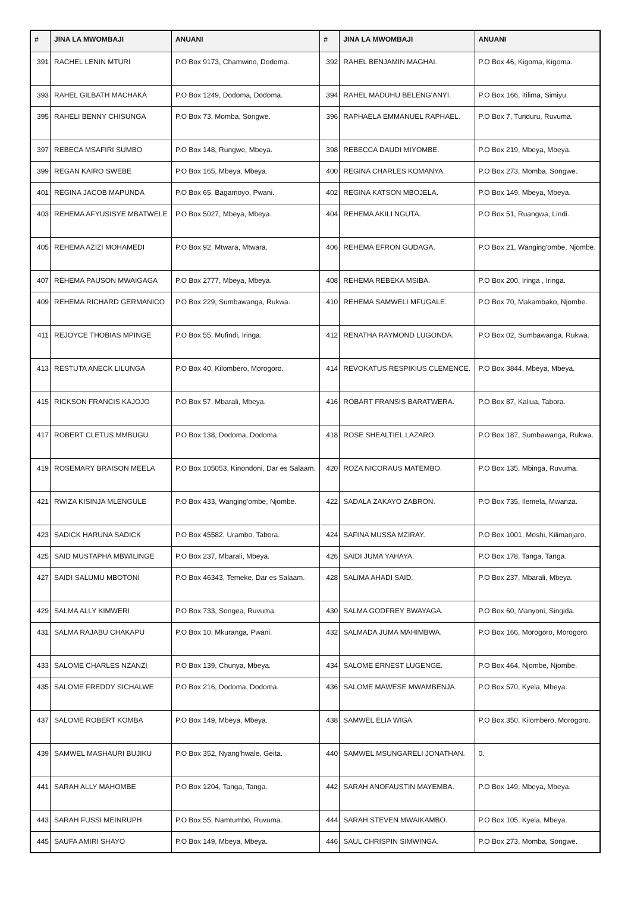| # | JINA LA MWOMBAJI | ANUANI | # | JINA LA MWOMBAJI | ANUANI |
| --- | --- | --- | --- | --- | --- |
| 391 | RACHEL LENIN MTURI | P.O Box 9173, Chamwino, Dodoma. | 392 | RAHEL BENJAMIN MAGHAI. | P.O Box 46, Kigoma, Kigoma. |
| 393 | RAHEL GILBATH MACHAKA | P.O Box 1249, Dodoma, Dodoma. | 394 | RAHEL MADUHU BELENG'ANYI. | P.O Box 166, Itilima, Simiyu. |
| 395 | RAHELI BENNY CHISUNGA | P.O Box 73, Momba, Songwe. | 396 | RAPHAELA EMMANUEL RAPHAEL. | P.O Box 7, Tunduru, Ruvuma. |
| 397 | REBECA MSAFIRI SUMBO | P.O Box 148, Rungwe, Mbeya. | 398 | REBECCA DAUDI MIYOMBE. | P.O Box 219, Mbeya, Mbeya. |
| 399 | REGAN KAIRO SWEBE | P.O Box 165, Mbeya, Mbeya. | 400 | REGINA CHARLES KOMANYA. | P.O Box 273, Momba, Songwe. |
| 401 | REGINA JACOB MAPUNDA | P.O Box 65, Bagamoyo, Pwani. | 402 | REGINA KATSON MBOJELA. | P.O Box 149, Mbeya, Mbeya. |
| 403 | REHEMA AFYUSISYE MBATWELE | P.O Box 5027, Mbeya, Mbeya. | 404 | REHEMA AKILI NGUTA. | P.O Box 51, Ruangwa, Lindi. |
| 405 | REHEMA AZIZI MOHAMEDI | P.O Box 92, Mtwara, Mtwara. | 406 | REHEMA EFRON GUDAGA. | P.O Box 21, Wanging'ombe, Njombe. |
| 407 | REHEMA PAUSON MWAIGAGA | P.O Box 2777, Mbeya, Mbeya. | 408 | REHEMA REBEKA MSIBA. | P.O Box 200, Iringa , Iringa. |
| 409 | REHEMA RICHARD GERMANICO | P.O Box 229, Sumbawanga, Rukwa. | 410 | REHEMA SAMWELI MFUGALE. | P.O Box 70, Makambako, Njombe. |
| 411 | REJOYCE THOBIAS MPINGE | P.O Box 55, Mufindi, Iringa. | 412 | RENATHA RAYMOND LUGONDA. | P.O Box 02, Sumbawanga, Rukwa. |
| 413 | RESTUTA ANECK LILUNGA | P.O Box 40, Kilombero, Morogoro. | 414 | REVOKATUS RESPIKIUS CLEMENCE. | P.O Box 3844, Mbeya, Mbeya. |
| 415 | RICKSON FRANCIS KAJOJO | P.O Box 57, Mbarali, Mbeya. | 416 | ROBART FRANSIS BARATWERA. | P.O Box 87, Kaliua, Tabora. |
| 417 | ROBERT CLETUS MMBUGU | P.O Box 138, Dodoma, Dodoma. | 418 | ROSE SHEALTIEL LAZARO. | P.O Box 187, Sumbawanga, Rukwa. |
| 419 | ROSEMARY BRAISON MEELA | P.O Box 105053, Kinondoni, Dar es Salaam. | 420 | ROZA NICORAUS MATEMBO. | P.O Box 135, Mbinga, Ruvuma. |
| 421 | RWIZA KISINJA MLENGULE | P.O Box 433, Wanging'ombe, Njombe. | 422 | SADALA ZAKAYO ZABRON. | P.O Box 735, Ilemela, Mwanza. |
| 423 | SADICK HARUNA SADICK | P.O Box 45582, Urambo, Tabora. | 424 | SAFINA MUSSA MZIRAY. | P.O Box 1001, Moshi, Kilimanjaro. |
| 425 | SAID MUSTAPHA MBWILINGE | P.O Box 237, Mbarali, Mbeya. | 426 | SAIDI JUMA YAHAYA. | P.O Box 178, Tanga, Tanga. |
| 427 | SAIDI SALUMU MBOTONI | P.O Box 46343, Temeke, Dar es Salaam. | 428 | SALIMA AHADI SAID. | P.O Box 237, Mbarali, Mbeya. |
| 429 | SALMA ALLY KIMWERI | P.O Box 733, Songea, Ruvuma. | 430 | SALMA GODFREY BWAYAGA. | P.O Box 60, Manyoni, Singida. |
| 431 | SALMA RAJABU CHAKAPU | P.O Box 10, Mkuranga, Pwani. | 432 | SALMADA JUMA MAHIMBWA. | P.O Box 166, Morogoro, Morogoro. |
| 433 | SALOME CHARLES NZANZI | P.O Box 139, Chunya, Mbeya. | 434 | SALOME ERNEST LUGENGE. | P.O Box 464, Njombe, Njombe. |
| 435 | SALOME FREDDY SICHALWE | P.O Box 216, Dodoma, Dodoma. | 436 | SALOME MAWESE MWAMBENJA. | P.O Box 570, Kyela, Mbeya. |
| 437 | SALOME ROBERT KOMBA | P.O Box 149, Mbeya, Mbeya. | 438 | SAMWEL ELIA WIGA. | P.O Box 350, Kilombero, Morogoro. |
| 439 | SAMWEL MASHAURI BUJIKU | P.O Box 352, Nyang'hwale, Geita. | 440 | SAMWEL MSUNGARELI JONATHAN. | 0. |
| 441 | SARAH ALLY MAHOMBE | P.O Box 1204, Tanga, Tanga. | 442 | SARAH ANOFAUSTIN MAYEMBA. | P.O Box 149, Mbeya, Mbeya. |
| 443 | SARAH FUSSI MEINRUPH | P.O Box 55, Namtumbo, Ruvuma. | 444 | SARAH STEVEN MWAIKAMBO. | P.O Box 105, Kyela, Mbeya. |
| 445 | SAUFA AMIRI SHAYO | P.O Box 149, Mbeya, Mbeya. | 446 | SAUL CHRISPIN SIMWINGA. | P.O Box 273, Momba, Songwe. |